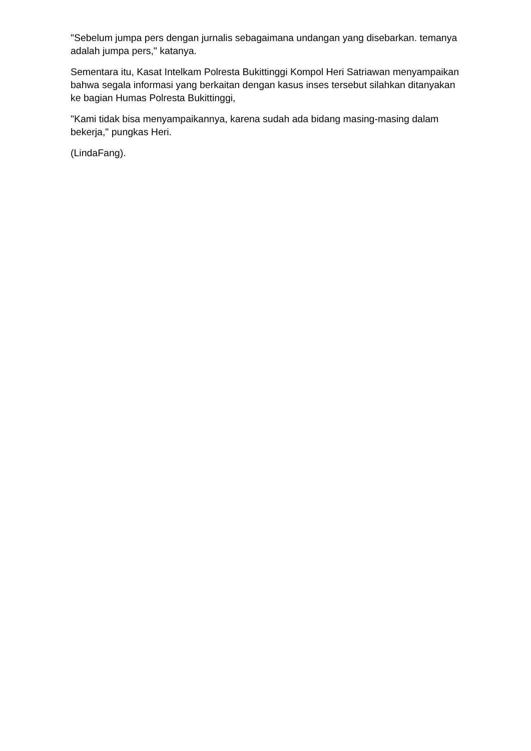"Sebelum jumpa pers dengan jurnalis sebagaimana undangan yang disebarkan. temanya adalah jumpa pers," katanya.
Sementara itu, Kasat Intelkam Polresta Bukittinggi Kompol Heri Satriawan menyampaikan bahwa segala informasi yang berkaitan dengan kasus inses tersebut silahkan ditanyakan ke bagian Humas Polresta Bukittinggi,
"Kami tidak bisa menyampaikannya, karena sudah ada bidang masing-masing dalam bekerja," pungkas Heri.
(LindaFang).